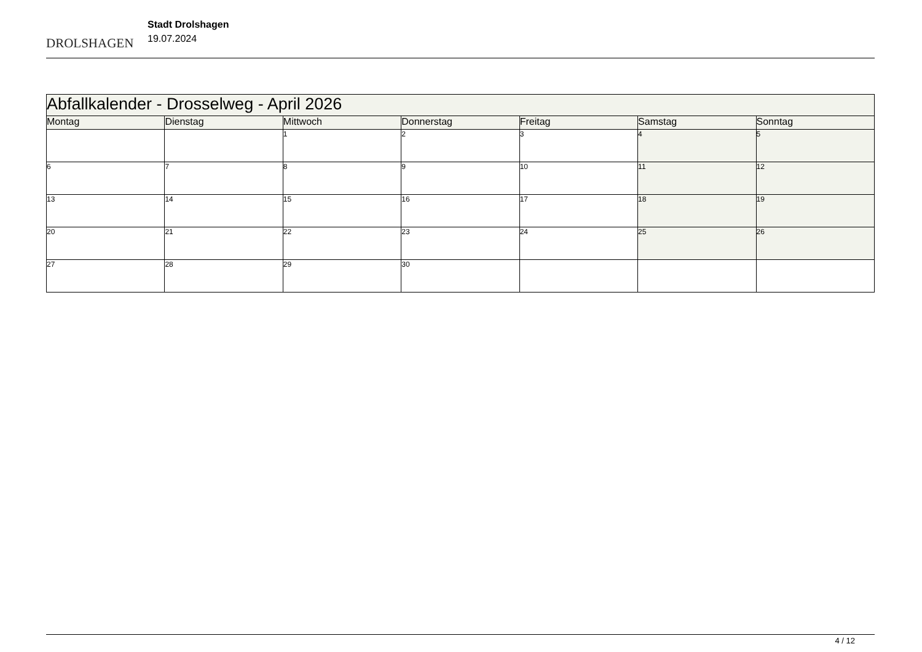DROLSHAGEN
Stadt Drolshagen
19.07.2024
| Abfallkalender - Drosselweg - April 2026 | | | | | | |
| --- | --- | --- | --- | --- | --- | --- |
| Montag | Dienstag | Mittwoch | Donnerstag | Freitag | Samstag | Sonntag |
| | | 1 | 2 | 3 | 4 | 5 |
| 6 | 7 | 8 | 9 | 10 | 11 | 12 |
| 13 | 14 | 15 | 16 | 17 | 18 | 19 |
| 20 | 21 | 22 | 23 | 24 | 25 | 26 |
| 27 | 28 | 29 | 30 | | | |
4 / 12